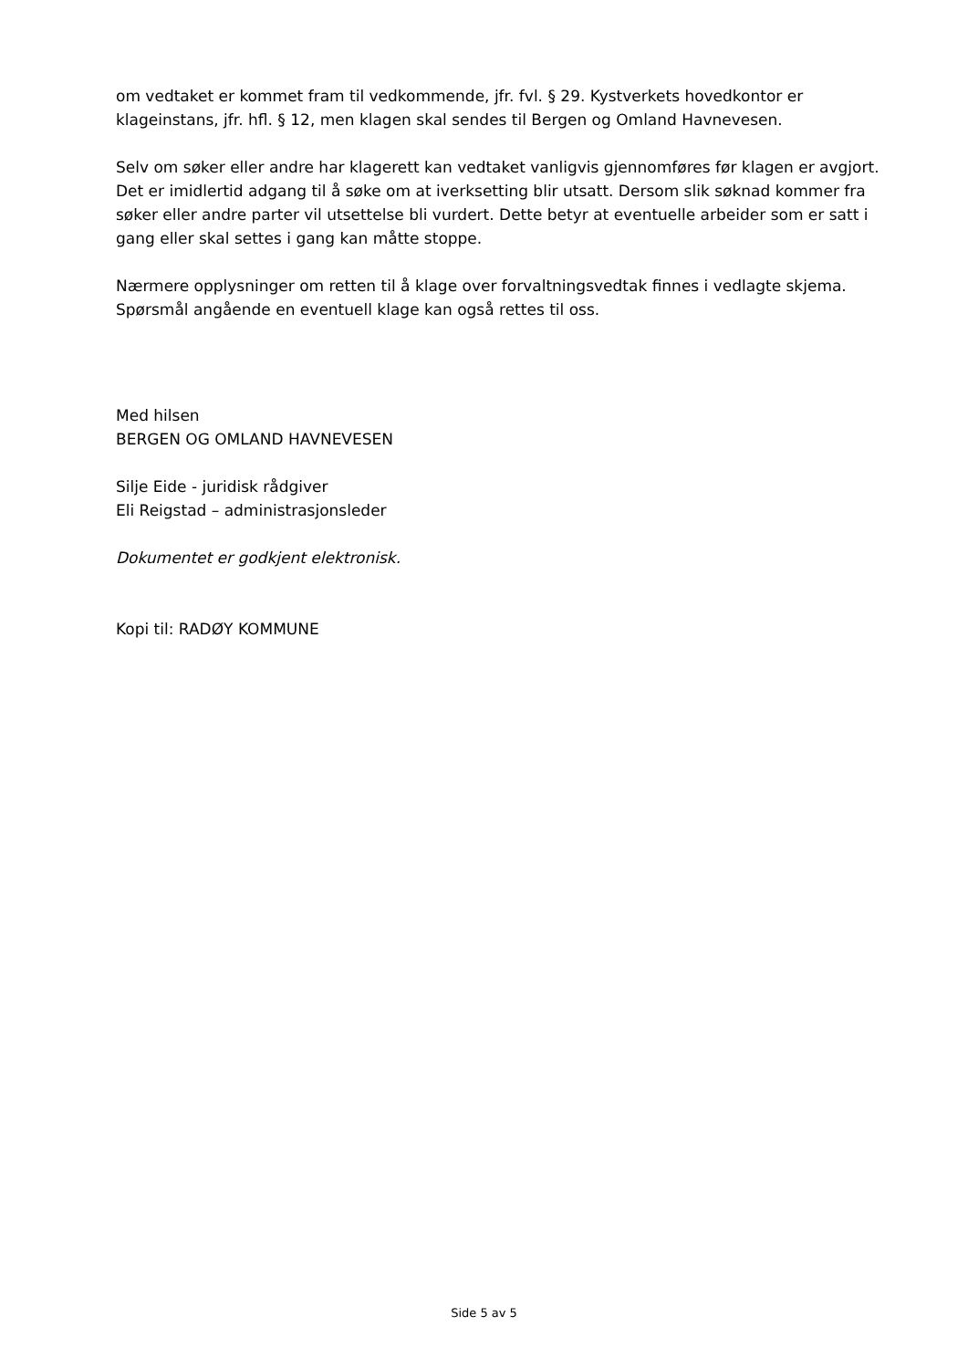om vedtaket er kommet fram til vedkommende, jfr. fvl. § 29. Kystverkets hovedkontor er klageinstans, jfr. hfl. § 12, men klagen skal sendes til Bergen og Omland Havnevesen.
Selv om søker eller andre har klagerett kan vedtaket vanligvis gjennomføres før klagen er avgjort. Det er imidlertid adgang til å søke om at iverksetting blir utsatt. Dersom slik søknad kommer fra søker eller andre parter vil utsettelse bli vurdert. Dette betyr at eventuelle arbeider som er satt i gang eller skal settes i gang kan måtte stoppe.
Nærmere opplysninger om retten til å klage over forvaltningsvedtak finnes i vedlagte skjema. Spørsmål angående en eventuell klage kan også rettes til oss.
Med hilsen
BERGEN OG OMLAND HAVNEVESEN
Silje Eide - juridisk rådgiver
Eli Reigstad – administrasjonsleder
Dokumentet er godkjent elektronisk.
Kopi til: RADØY KOMMUNE
Side 5 av 5